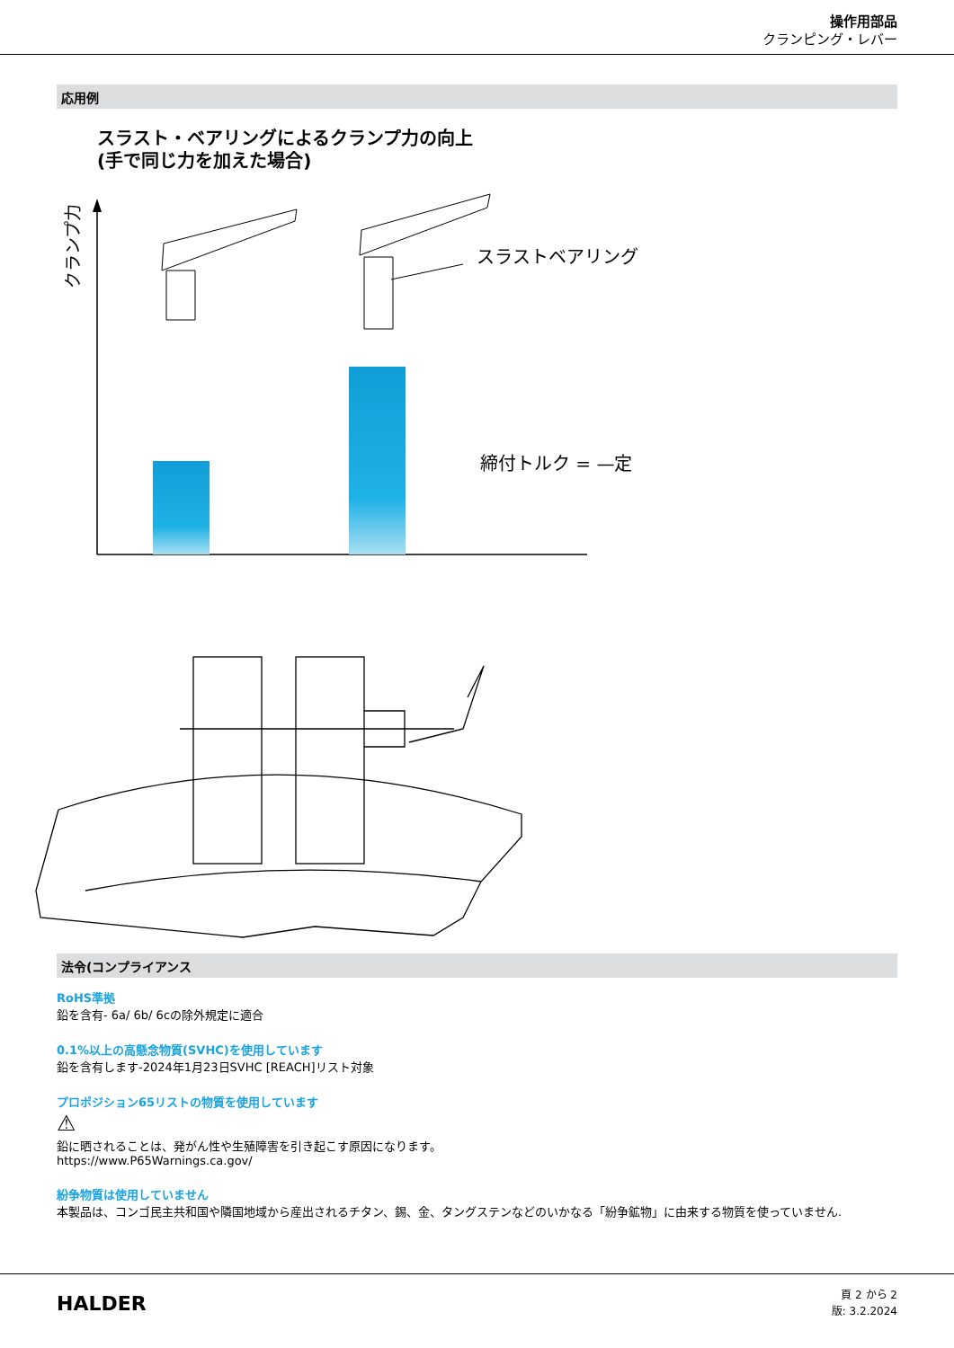操作用部品
クランピング・レバー
応用例
スラスト・ベアリングによるクランプ力の向上
(手で同じ力を加えた場合)
クランプ力
スラストベアリング
締付トルク = —定
法令(コンプライアンス
RoHS準拠
鉛を含有- 6a/ 6b/ 6cの除外規定に適合
0.1%以上の高懸念物質(SVHC)を使用しています
鉛を含有します-2024年1月23日SVHC [REACH]リスト対象
プロポジション65リストの物質を使用しています
⚠
鉛に晒されることは、発がん性や生殖障害を引き起こす原因になります。
https://www.P65Warnings.ca.gov/
紛争物質は使用していません
本製品は、コンゴ民主共和国や隣国地域から産出されるチタン、錫、金、タングステンなどのいかなる「紛争鉱物」に由来する物質を使っていません.
HALDER
頁 2 から 2
版: 3.2.2024